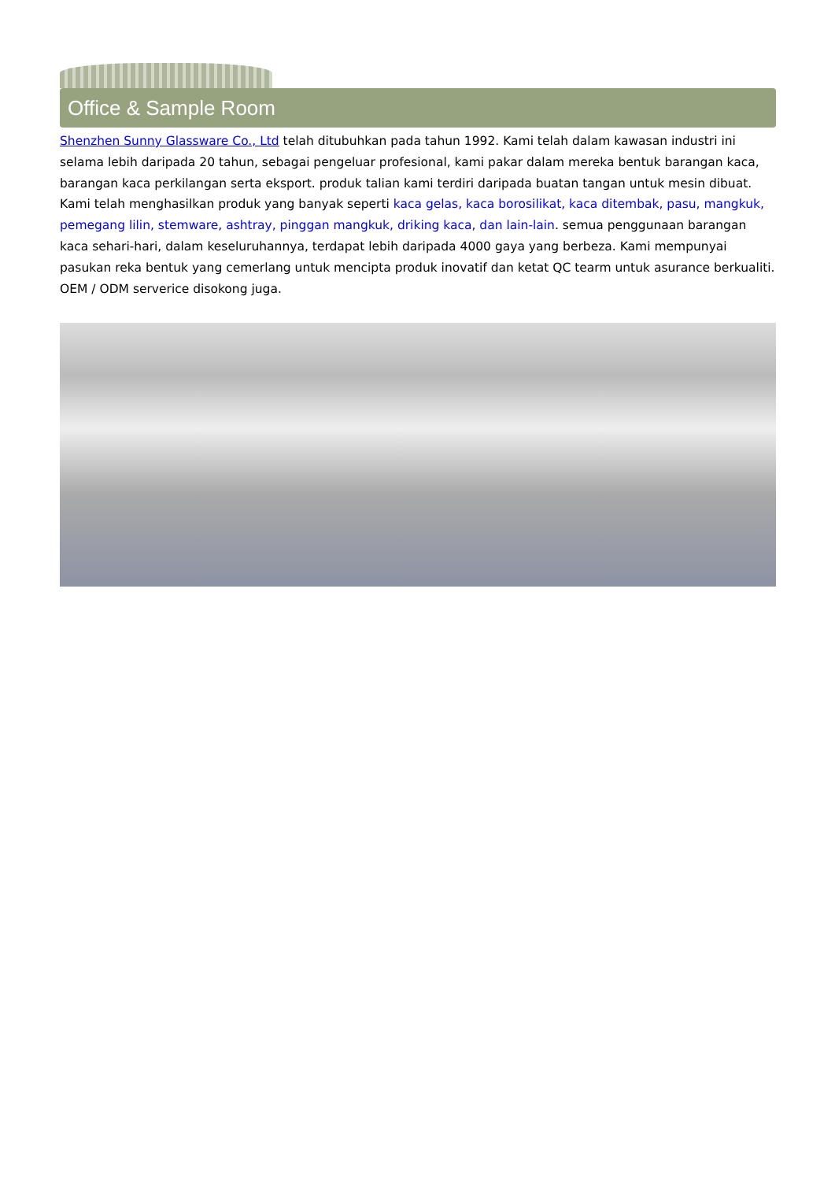Office & Sample Room
Shenzhen Sunny Glassware Co., Ltd telah ditubuhkan pada tahun 1992. Kami telah dalam kawasan industri ini selama lebih daripada 20 tahun, sebagai pengeluar profesional, kami pakar dalam mereka bentuk barangan kaca, barangan kaca perkilangan serta eksport. produk talian kami terdiri daripada buatan tangan untuk mesin dibuat. Kami telah menghasilkan produk yang banyak seperti kaca gelas, kaca borosilikat, kaca ditembak, pasu, mangkuk, pemegang lilin, stemware, ashtray, pinggan mangkuk, driking kaca, dan lain-lain. semua penggunaan barangan kaca sehari-hari, dalam keseluruhannya, terdapat lebih daripada 4000 gaya yang berbeza. Kami mempunyai pasukan reka bentuk yang cemerlang untuk mencipta produk inovatif dan ketat QC tearm untuk asurance berkualiti. OEM / ODM serverice disokong juga.